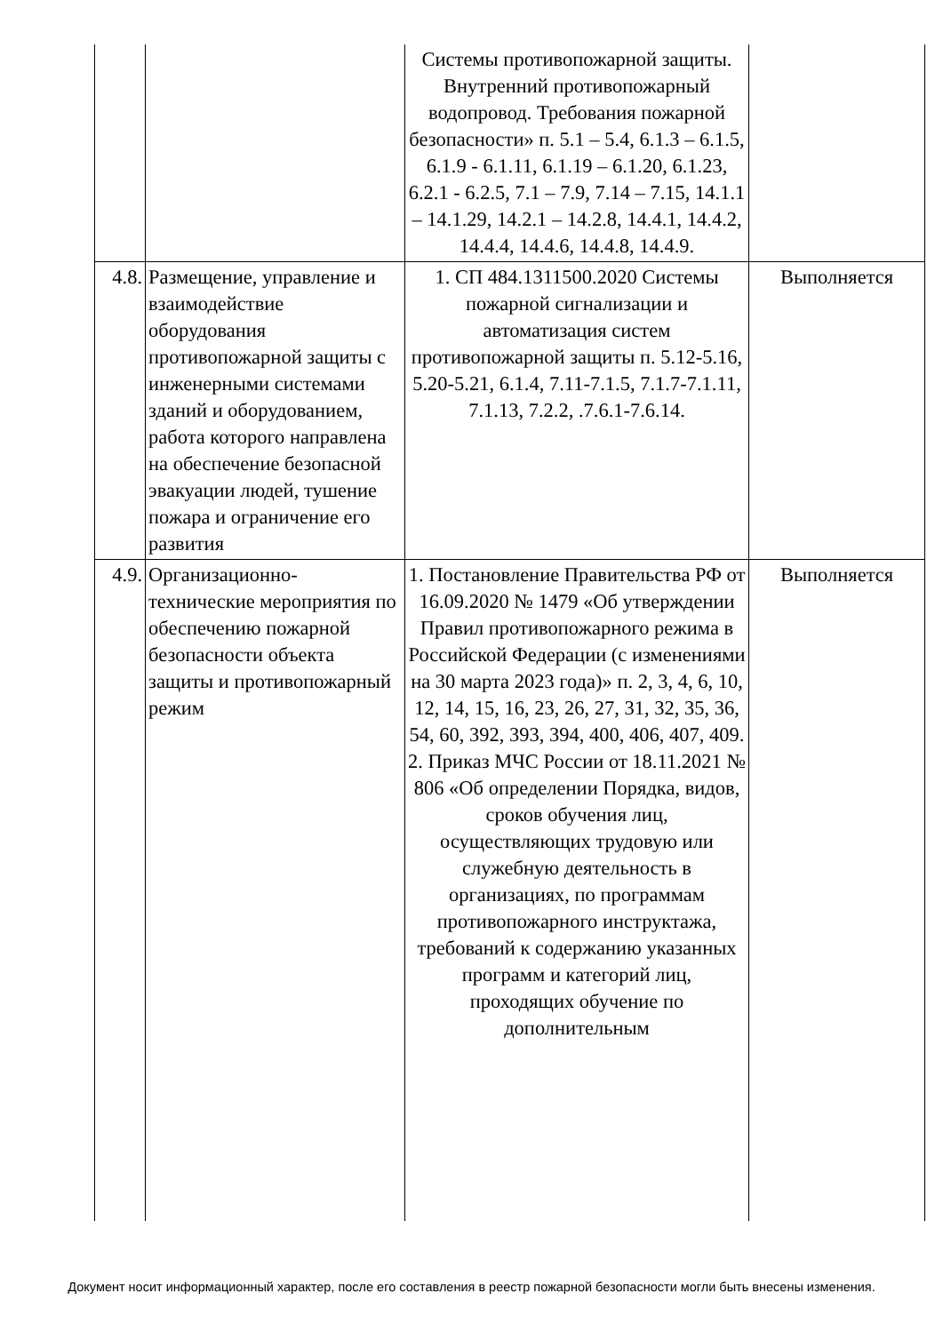| | | Системы противопожарной защиты. Внутренний противопожарный водопровод. Требования пожарной безопасности» п. 5.1 – 5.4, 6.1.3 – 6.1.5, 6.1.9 - 6.1.11, 6.1.19 – 6.1.20, 6.1.23, 6.2.1 - 6.2.5, 7.1 – 7.9, 7.14 – 7.15, 14.1.1 – 14.1.29, 14.2.1 – 14.2.8, 14.4.1, 14.4.2, 14.4.4, 14.4.6, 14.4.8, 14.4.9. | |
| 4.8. | Размещение, управление и взаимодействие оборудования противопожарной защиты с инженерными системами зданий и оборудованием, работа которого направлена на обеспечение безопасной эвакуации людей, тушение пожара и ограничение его развития | 1. СП 484.1311500.2020 Системы пожарной сигнализации и автоматизация систем противопожарной защиты п. 5.12-5.16, 5.20-5.21, 6.1.4, 7.11-7.1.5, 7.1.7-7.1.11, 7.1.13, 7.2.2, .7.6.1-7.6.14. | Выполняется |
| 4.9. | Организационно-технические мероприятия по обеспечению пожарной безопасности объекта защиты и противопожарный режим | 1. Постановление Правительства РФ от 16.09.2020 № 1479 «Об утверждении Правил противопожарного режима в Российской Федерации (с изменениями на 30 марта 2023 года)» п. 2, 3, 4, 6, 10, 12, 14, 15, 16, 23, 26, 27, 31, 32, 35, 36, 54, 60, 392, 393, 394, 400, 406, 407, 409. 2. Приказ МЧС России от 18.11.2021 № 806 «Об определении Порядка, видов, сроков обучения лиц, осуществляющих трудовую или служебную деятельность в организациях, по программам противопожарного инструктажа, требований к содержанию указанных программ и категорий лиц, проходящих обучение по дополнительным | Выполняется |
Документ носит информационный характер, после его составления в реестр пожарной безопасности могли быть внесены изменения.